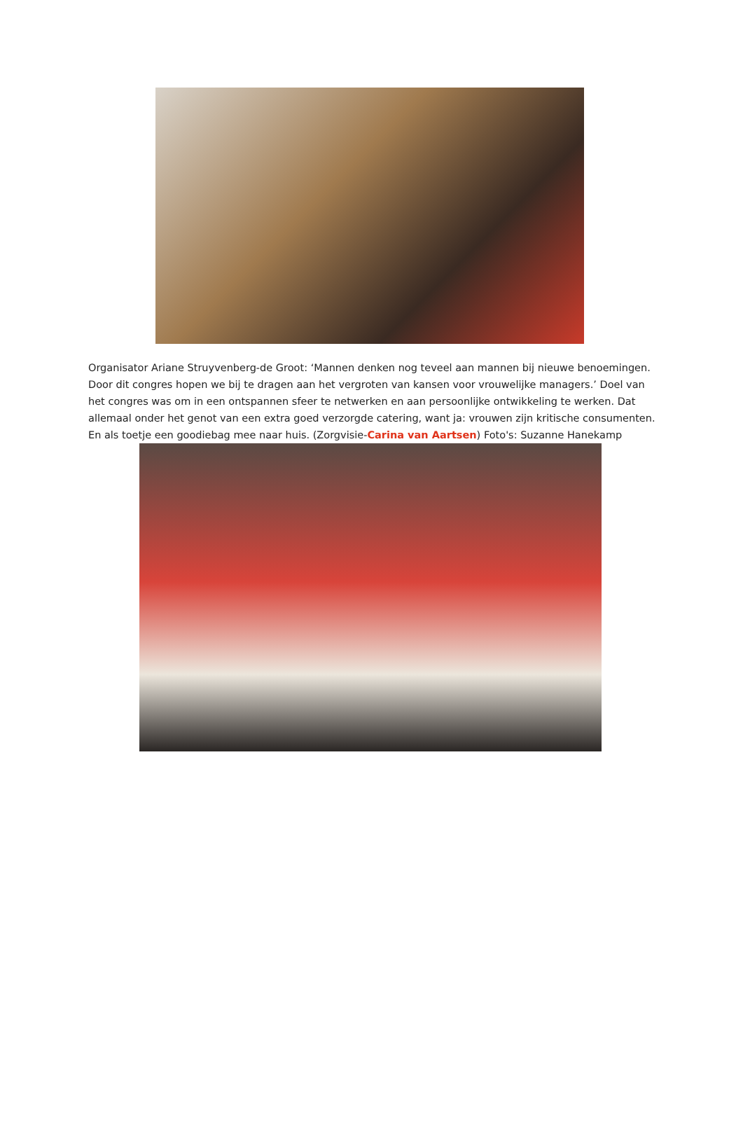Organisator Ariane Struyvenberg-de Groot: ‘Mannen denken nog teveel aan mannen bij nieuwe benoemingen. Door dit congres hopen we bij te dragen aan het vergroten van kansen voor vrouwelijke managers.’ Doel van het congres was om in een ontspannen sfeer te netwerken en aan persoonlijke ontwikkeling te werken. Dat allemaal onder het genot van een extra goed verzorgde catering, want ja: vrouwen zijn kritische consumenten. En als toetje een goodiebag mee naar huis. (Zorgvisie-Carina van Aartsen) Foto's: Suzanne Hanekamp